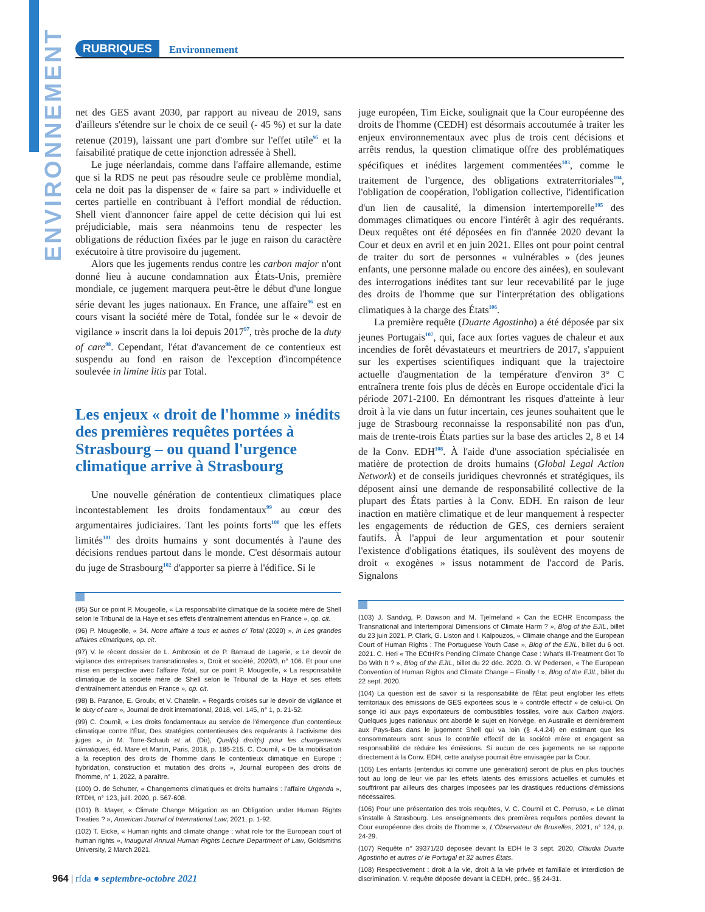ENVIRONNEMENT
RUBRIQUES Environnement
net des GES avant 2030, par rapport au niveau de 2019, sans d'ailleurs s'étendre sur le choix de ce seuil (- 45 %) et sur la date retenue (2019), laissant une part d'ombre sur l'effet utile<sup>95</sup> et la faisabilité pratique de cette injonction adressée à Shell.
Le juge néerlandais, comme dans l'affaire allemande, estime que si la RDS ne peut pas résoudre seule ce problème mondial, cela ne doit pas la dispenser de « faire sa part » individuelle et certes partielle en contribuant à l'effort mondial de réduction. Shell vient d'annoncer faire appel de cette décision qui lui est préjudiciable, mais sera néanmoins tenu de respecter les obligations de réduction fixées par le juge en raison du caractère exécutoire à titre provisoire du jugement.
Alors que les jugements rendus contre les carbon major n'ont donné lieu à aucune condamnation aux États-Unis, première mondiale, ce jugement marquera peut-être le début d'une longue série devant les juges nationaux. En France, une affaire<sup>96</sup> est en cours visant la société mère de Total, fondée sur le « devoir de vigilance » inscrit dans la loi depuis 2017<sup>97</sup>, très proche de la duty of care<sup>98</sup>. Cependant, l'état d'avancement de ce contentieux est suspendu au fond en raison de l'exception d'incompétence soulevée in limine litis par Total.
Les enjeux « droit de l'homme » inédits des premières requêtes portées à Strasbourg – ou quand l'urgence climatique arrive à Strasbourg
Une nouvelle génération de contentieux climatiques place incontestablement les droits fondamentaux<sup>99</sup> au cœur des argumentaires judiciaires. Tant les points forts<sup>100</sup> que les effets limités<sup>101</sup> des droits humains y sont documentés à l'aune des décisions rendues partout dans le monde. C'est désormais autour du juge de Strasbourg<sup>102</sup> d'apporter sa pierre à l'édifice. Si le
(95) Sur ce point P. Mougeolle, « La responsabilité climatique de la société mère de Shell selon le Tribunal de la Haye et ses effets d'entraînement attendus en France », op. cit.
(96) P. Mougeolle, « 34. Notre affaire à tous et autres c/ Total (2020) », in Les grandes affaires climatiques, op. cit.
(97) V. le récent dossier de L. Ambrosio et de P. Barraud de Lagerie, « Le devoir de vigilance des entreprises transnationales », Droit et société, 2020/3, n° 106. Et pour une mise en perspective avec l'affaire Total, sur ce point P. Mougeolle, « La responsabilité climatique de la société mère de Shell selon le Tribunal de la Haye et ses effets d'entraînement attendus en France », op. cit.
(98) B. Parance, E. Groulx, et V. Chatelin. « Regards croisés sur le devoir de vigilance et le duty of care », Journal de droit international, 2018, vol. 145, n° 1, p. 21-52.
(99) C. Cournil, « Les droits fondamentaux au service de l'émergence d'un contentieux climatique contre l'État, Des stratégies contentieuses des requérants à l'activisme des juges », in M. Torre-Schaub et al. (Dir), Quel(s) droit(s) pour les changements climatiques, éd. Mare et Martin, Paris, 2018, p. 185-215. C. Cournil, « De la mobilisation à la réception des droits de l'homme dans le contentieux climatique en Europe : hybridation, construction et mutation des droits », Journal européen des droits de l'homme, n° 1, 2022, à paraître.
(100) O. de Schutter, « Changements climatiques et droits humains : l'affaire Urgenda », RTDH, n° 123, juill. 2020, p. 567-608.
(101) B. Mayer, « Climate Change Mitigation as an Obligation under Human Rights Treaties ? », American Journal of International Law, 2021, p. 1-92.
(102) T. Eicke, « Human rights and climate change : what role for the European court of human rights », Inaugural Annual Human Rights Lecture Department of Law, Goldsmiths University, 2 March 2021.
juge européen, Tim Eicke, soulignait que la Cour européenne des droits de l'homme (CEDH) est désormais accoutumée à traiter les enjeux environnementaux avec plus de trois cent décisions et arrêts rendus, la question climatique offre des problématiques spécifiques et inédites largement commentées<sup>103</sup>, comme le traitement de l'urgence, des obligations extraterritoriales<sup>104</sup>, l'obligation de coopération, l'obligation collective, l'identification d'un lien de causalité, la dimension intertemporelle<sup>105</sup> des dommages climatiques ou encore l'intérêt à agir des requérants. Deux requêtes ont été déposées en fin d'année 2020 devant la Cour et deux en avril et en juin 2021. Elles ont pour point central de traiter du sort de personnes « vulnérables » (des jeunes enfants, une personne malade ou encore des ainées), en soulevant des interrogations inédites tant sur leur recevabilité par le juge des droits de l'homme que sur l'interprétation des obligations climatiques à la charge des États<sup>106</sup>.
La première requête (Duarte Agostinho) a été déposée par six jeunes Portugais<sup>107</sup>, qui, face aux fortes vagues de chaleur et aux incendies de forêt dévastateurs et meurtriers de 2017, s'appuient sur les expertises scientifiques indiquant que la trajectoire actuelle d'augmentation de la température d'environ 3° C entraînera trente fois plus de décès en Europe occidentale d'ici la période 2071-2100. En démontrant les risques d'atteinte à leur droit à la vie dans un futur incertain, ces jeunes souhaitent que le juge de Strasbourg reconnaisse la responsabilité non pas d'un, mais de trente-trois États parties sur la base des articles 2, 8 et 14 de la Conv. EDH<sup>108</sup>. À l'aide d'une association spécialisée en matière de protection de droits humains (Global Legal Action Network) et de conseils juridiques chevronnés et stratégiques, ils déposent ainsi une demande de responsabilité collective de la plupart des États parties à la Conv. EDH. En raison de leur inaction en matière climatique et de leur manquement à respecter les engagements de réduction de GES, ces derniers seraient fautifs. À l'appui de leur argumentation et pour soutenir l'existence d'obligations étatiques, ils soulèvent des moyens de droit « exogènes » issus notamment de l'accord de Paris. Signalons
(103) J. Sandvig, P. Dawson and M. Tjelmeland « Can the ECHR Encompass the Transnational and Intertemporal Dimensions of Climate Harm ? », Blog of the EJIL, billet du 23 juin 2021. P. Clark, G. Liston and I. Kalpouzos, « Climate change and the European Court of Human Rights : The Portuguese Youth Case », Blog of the EJIL, billet du 6 oct. 2021. C. Heri « The ECtHR's Pending Climate Change Case : What's Ill-Treatment Got To Do With It ? », Blog of the EJIL, billet du 22 déc. 2020. O. W Pedersen, « The European Convention of Human Rights and Climate Change – Finally ! », Blog of the EJIL, billet du 22 sept. 2020.
(104) La question est de savoir si la responsabilité de l'État peut englober les effets territoriaux des émissions de GES exportées sous le « contrôle effectif » de celui-ci. On songe ici aux pays exportateurs de combustibles fossiles, voire aux Carbon majors. Quelques juges nationaux ont abordé le sujet en Norvège, en Australie et dernièrement aux Pays-Bas dans le jugement Shell qui va loin (§ 4.4.24) en estimant que les consommateurs sont sous le contrôle effectif de la société mère et engagent sa responsabilité de réduire les émissions. Si aucun de ces jugements ne se rapporte directement à la Conv. EDH, cette analyse pourrait être envisagée par la Cour.
(105) Les enfants (entendus ici comme une génération) seront de plus en plus touchés tout au long de leur vie par les effets latents des émissions actuelles et cumulés et souffriront par ailleurs des charges imposées par les drastiques réductions d'émissions nécessaires.
(106) Pour une présentation des trois requêtes, V. C. Cournil et C. Perruso, « Le climat s'installe à Strasbourg. Les enseignements des premières requêtes portées devant la Cour européenne des droits de l'homme », L'Observateur de Bruxelles, 2021, n° 124, p. 24-29.
(107) Requête n° 39371/20 déposée devant la EDH le 3 sept. 2020, Cláudia Duarte Agostinho et autres c/ le Portugal et 32 autres États.
(108) Respectivement : droit à la vie, droit à la vie privée et familiale et interdiction de discrimination. V. requête déposée devant la CEDH, préc., §§ 24-31.
964 | rfda ● septembre-octobre 2021